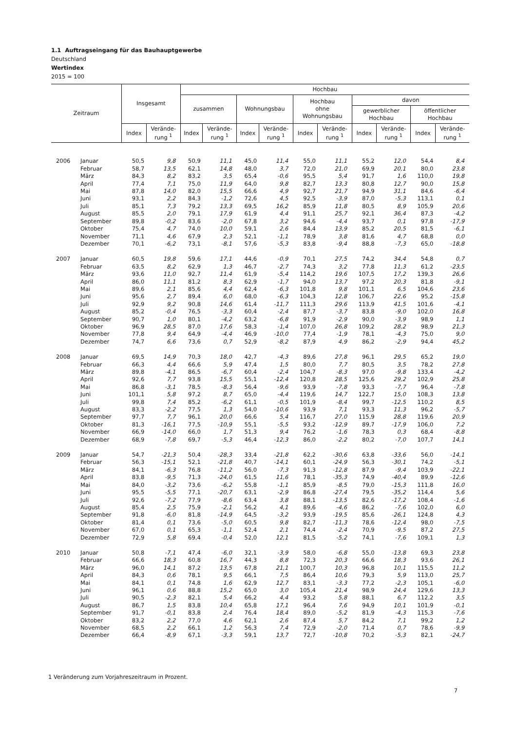1.1 Auftragseingang für das Bauhauptgewerbe
Deutschland
Wertindex
2015 = 100
| Zeitraum | | Insgesamt | | Hochbau | | | | | | | | | |
| --- | --- | --- | --- | --- | --- | --- | --- | --- | --- | --- | --- | --- | --- |
| | | | | zusammen | | Wohnungsbau | | Hochbau ohne Wohnungsbau | | davon | | | |
| | | | | | | | | | | gewerblicher Hochbau | | öffentlicher Hochbau | |
| | | Index | Verände- rung <sup>1</sup> | Index | Verände- rung <sup>1</sup> | Index | Verände- rung <sup>1</sup> | Index | Verände- rung <sup>1</sup> | Index | Verände- rung <sup>1</sup> | Index | Verände- rung <sup>1</sup> |
| 2006 | Januar | 50,5 | 9,8 | 50,9 | 11,1 | 45,0 | 11,4 | 55,0 | 11,1 | 55,2 | 12,0 | 54,4 | 8,4 |
| | Februar | 58,7 | 13,5 | 62,1 | 14,8 | 48,0 | 3,7 | 72,0 | 21,0 | 69,9 | 20,1 | 80,0 | 23,8 |
| | März | 84,3 | 8,2 | 83,2 | 3,5 | 65,4 | -0,6 | 95,5 | 5,4 | 91,7 | 1,6 | 110,0 | 19,8 |
| | April | 77,4 | 7,1 | 75,0 | 11,9 | 64,0 | 9,8 | 82,7 | 13,3 | 80,8 | 12,7 | 90,0 | 15,8 |
| | Mai | 87,8 | 14,0 | 82,0 | 15,5 | 66,6 | 4,9 | 92,7 | 21,7 | 94,9 | 31,1 | 84,6 | -6,4 |
| | Juni | 93,1 | 2,2 | 84,3 | -1,2 | 72,6 | 4,5 | 92,5 | -3,9 | 87,0 | -5,3 | 113,1 | 0,1 |
| | Juli | 85,1 | 7,3 | 79,2 | 13,3 | 69,5 | 16,2 | 85,9 | 11,8 | 80,5 | 8,9 | 105,9 | 20,6 |
| | August | 85,5 | 2,0 | 79,1 | 17,9 | 61,9 | 4,4 | 91,1 | 25,7 | 92,1 | 36,4 | 87,3 | -4,2 |
| | September | 89,8 | -0,2 | 83,6 | -2,0 | 67,8 | 3,2 | 94,6 | -4,4 | 93,7 | 0,1 | 97,8 | -17,9 |
| | Oktober | 75,4 | 4,7 | 74,0 | 10,0 | 59,1 | 2,6 | 84,4 | 13,9 | 85,2 | 20,5 | 81,5 | -6,1 |
| | November | 71,1 | 4,6 | 67,9 | 2,3 | 52,1 | -1,1 | 78,9 | 3,8 | 81,6 | 4,7 | 68,8 | 0,0 |
| | Dezember | 70,1 | -6,2 | 73,1 | -8,1 | 57,6 | -5,3 | 83,8 | -9,4 | 88,8 | -7,3 | 65,0 | -18,8 |
| 2007 | Januar | 60,5 | 19,8 | 59,6 | 17,1 | 44,6 | -0,9 | 70,1 | 27,5 | 74,2 | 34,4 | 54,8 | 0,7 |
| | Februar | 63,5 | 8,2 | 62,9 | 1,3 | 46,7 | -2,7 | 74,3 | 3,2 | 77,8 | 11,3 | 61,2 | -23,5 |
| | März | 93,6 | 11,0 | 92,7 | 11,4 | 61,9 | -5,4 | 114,2 | 19,6 | 107,5 | 17,2 | 139,3 | 26,6 |
| | April | 86,0 | 11,1 | 81,2 | 8,3 | 62,9 | -1,7 | 94,0 | 13,7 | 97,2 | 20,3 | 81,8 | -9,1 |
| | Mai | 89,6 | 2,1 | 85,6 | 4,4 | 62,4 | -6,3 | 101,8 | 9,8 | 101,1 | 6,5 | 104,6 | 23,6 |
| | Juni | 95,6 | 2,7 | 89,4 | 6,0 | 68,0 | -6,3 | 104,3 | 12,8 | 106,7 | 22,6 | 95,2 | -15,8 |
| | Juli | 92,9 | 9,2 | 90,8 | 14,6 | 61,4 | -11,7 | 111,3 | 29,6 | 113,9 | 41,5 | 101,6 | -4,1 |
| | August | 85,2 | -0,4 | 76,5 | -3,3 | 60,4 | -2,4 | 87,7 | -3,7 | 83,8 | -9,0 | 102,0 | 16,8 |
| | September | 90,7 | 1,0 | 80,1 | -4,2 | 63,2 | -6,8 | 91,9 | -2,9 | 90,0 | -3,9 | 98,9 | 1,1 |
| | Oktober | 96,9 | 28,5 | 87,0 | 17,6 | 58,3 | -1,4 | 107,0 | 26,8 | 109,2 | 28,2 | 98,9 | 21,3 |
| | November | 77,8 | 9,4 | 64,9 | -4,4 | 46,9 | -10,0 | 77,4 | -1,9 | 78,1 | -4,3 | 75,0 | 9,0 |
| | Dezember | 74,7 | 6,6 | 73,6 | 0,7 | 52,9 | -8,2 | 87,9 | 4,9 | 86,2 | -2,9 | 94,4 | 45,2 |
| 2008 | Januar | 69,5 | 14,9 | 70,3 | 18,0 | 42,7 | -4,3 | 89,6 | 27,8 | 96,1 | 29,5 | 65,2 | 19,0 |
| | Februar | 66,3 | 4,4 | 66,6 | 5,9 | 47,4 | 1,5 | 80,0 | 7,7 | 80,5 | 3,5 | 78,2 | 27,8 |
| | März | 89,8 | -4,1 | 86,5 | -6,7 | 60,4 | -2,4 | 104,7 | -8,3 | 97,0 | -9,8 | 133,4 | -4,2 |
| | April | 92,6 | 7,7 | 93,8 | 15,5 | 55,1 | -12,4 | 120,8 | 28,5 | 125,6 | 29,2 | 102,9 | 25,8 |
| | Mai | 86,8 | -3,1 | 78,5 | -8,3 | 56,4 | -9,6 | 93,9 | -7,8 | 93,3 | -7,7 | 96,4 | -7,8 |
| | Juni | 101,1 | 5,8 | 97,2 | 8,7 | 65,0 | -4,4 | 119,6 | 14,7 | 122,7 | 15,0 | 108,3 | 13,8 |
| | Juli | 99,8 | 7,4 | 85,2 | -6,2 | 61,1 | -0,5 | 101,9 | -8,4 | 99,7 | -12,5 | 110,2 | 8,5 |
| | August | 83,3 | -2,2 | 77,5 | 1,3 | 54,0 | -10,6 | 93,9 | 7,1 | 93,3 | 11,3 | 96,2 | -5,7 |
| | September | 97,7 | 7,7 | 96,1 | 20,0 | 66,6 | 5,4 | 116,7 | 27,0 | 115,9 | 28,8 | 119,6 | 20,9 |
| | Oktober | 81,3 | -16,1 | 77,5 | -10,9 | 55,1 | -5,5 | 93,2 | -12,9 | 89,7 | -17,9 | 106,0 | 7,2 |
| | November | 66,9 | -14,0 | 66,0 | 1,7 | 51,3 | 9,4 | 76,2 | -1,6 | 78,3 | 0,3 | 68,4 | -8,8 |
| | Dezember | 68,9 | -7,8 | 69,7 | -5,3 | 46,4 | -12,3 | 86,0 | -2,2 | 80,2 | -7,0 | 107,7 | 14,1 |
| 2009 | Januar | 54,7 | -21,3 | 50,4 | -28,3 | 33,4 | -21,8 | 62,2 | -30,6 | 63,8 | -33,6 | 56,0 | -14,1 |
| | Februar | 56,3 | -15,1 | 52,1 | -21,8 | 40,7 | -14,1 | 60,1 | -24,9 | 56,3 | -30,1 | 74,2 | -5,1 |
| | März | 84,1 | -6,3 | 76,8 | -11,2 | 56,0 | -7,3 | 91,3 | -12,8 | 87,9 | -9,4 | 103,9 | -22,1 |
| | April | 83,8 | -9,5 | 71,3 | -24,0 | 61,5 | 11,6 | 78,1 | -35,3 | 74,9 | -40,4 | 89,9 | -12,6 |
| | Mai | 84,0 | -3,2 | 73,6 | -6,2 | 55,8 | -1,1 | 85,9 | -8,5 | 79,0 | -15,3 | 111,8 | 16,0 |
| | Juni | 95,5 | -5,5 | 77,1 | -20,7 | 63,1 | -2,9 | 86,8 | -27,4 | 79,5 | -35,2 | 114,4 | 5,6 |
| | Juli | 92,6 | -7,2 | 77,9 | -8,6 | 63,4 | 3,8 | 88,1 | -13,5 | 82,6 | -17,2 | 108,4 | -1,6 |
| | August | 85,4 | 2,5 | 75,9 | -2,1 | 56,2 | 4,1 | 89,6 | -4,6 | 86,2 | -7,6 | 102,0 | 6,0 |
| | September | 91,8 | -6,0 | 81,8 | -14,9 | 64,5 | -3,2 | 93,9 | -19,5 | 85,6 | -26,1 | 124,8 | 4,3 |
| | Oktober | 81,4 | 0,1 | 73,6 | -5,0 | 60,5 | 9,8 | 82,7 | -11,3 | 78,6 | -12,4 | 98,0 | -7,5 |
| | November | 67,0 | 0,1 | 65,3 | -1,1 | 52,4 | 2,1 | 74,4 | -2,4 | 70,9 | -9,5 | 87,2 | 27,5 |
| | Dezember | 72,9 | 5,8 | 69,4 | -0,4 | 52,0 | 12,1 | 81,5 | -5,2 | 74,1 | -7,6 | 109,1 | 1,3 |
| 2010 | Januar | 50,8 | -7,1 | 47,4 | -6,0 | 32,1 | -3,9 | 58,0 | -6,8 | 55,0 | -13,8 | 69,3 | 23,8 |
| | Februar | 66,6 | 18,3 | 60,8 | 16,7 | 44,3 | 8,8 | 72,3 | 20,3 | 66,6 | 18,3 | 93,6 | 26,1 |
| | März | 96,0 | 14,1 | 87,2 | 13,5 | 67,8 | 21,1 | 100,7 | 10,3 | 96,8 | 10,1 | 115,5 | 11,2 |
| | April | 84,3 | 0,6 | 78,1 | 9,5 | 66,1 | 7,5 | 86,4 | 10,6 | 79,3 | 5,9 | 113,0 | 25,7 |
| | Mai | 84,1 | 0,1 | 74,8 | 1,6 | 62,9 | 12,7 | 83,1 | -3,3 | 77,2 | -2,3 | 105,1 | -6,0 |
| | Juni | 96,1 | 0,6 | 88,8 | 15,2 | 65,0 | 3,0 | 105,4 | 21,4 | 98,9 | 24,4 | 129,6 | 13,3 |
| | Juli | 90,5 | -2,3 | 82,1 | 5,4 | 66,2 | 4,4 | 93,2 | 5,8 | 88,1 | 6,7 | 112,2 | 3,5 |
| | August | 86,7 | 1,5 | 83,8 | 10,4 | 65,8 | 17,1 | 96,4 | 7,6 | 94,9 | 10,1 | 101,9 | -0,1 |
| | September | 91,7 | -0,1 | 83,8 | 2,4 | 76,4 | 18,4 | 89,0 | -5,2 | 81,9 | -4,3 | 115,3 | -7,6 |
| | Oktober | 83,2 | 2,2 | 77,0 | 4,6 | 62,1 | 2,6 | 87,4 | 5,7 | 84,2 | 7,1 | 99,2 | 1,2 |
| | November | 68,5 | 2,2 | 66,1 | 1,2 | 56,3 | 7,4 | 72,9 | -2,0 | 71,4 | 0,7 | 78,6 | -9,9 |
| | Dezember | 66,4 | -8,9 | 67,1 | -3,3 | 59,1 | 13,7 | 72,7 | -10,8 | 70,2 | -5,3 | 82,1 | -24,7 |
1 Veränderung zum Vorjahreszeitraum in Prozent.
7